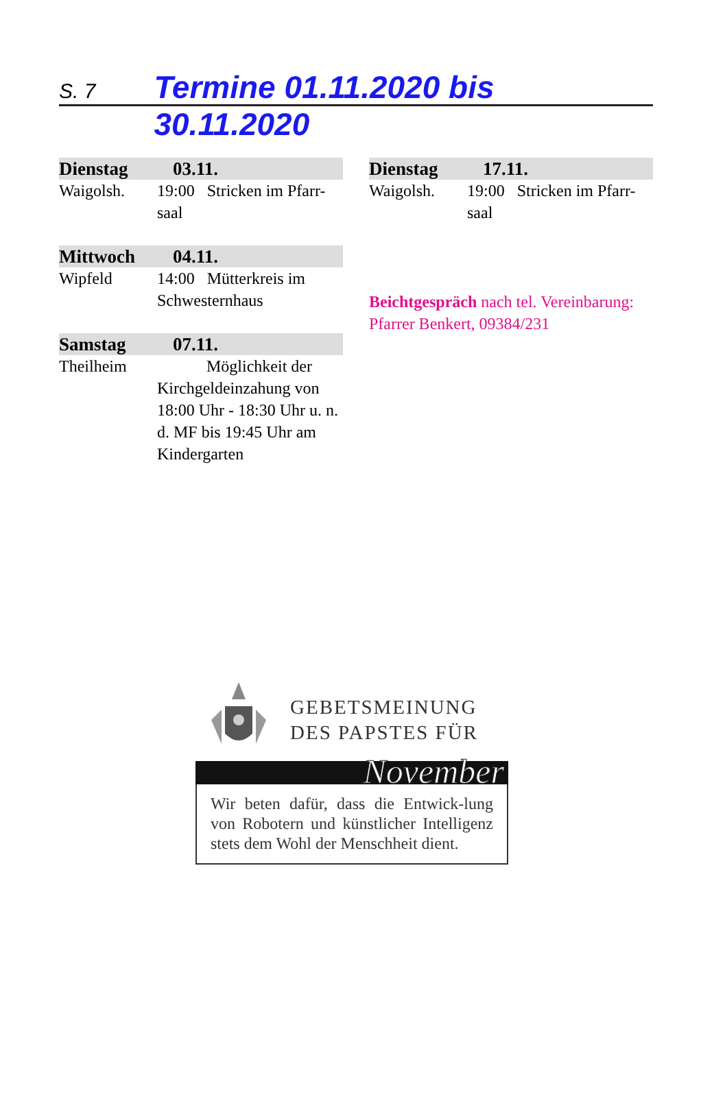S. 7 Termine 01.11.2020 bis 30.11.2020
Dienstag 03.11.
Waigolsh. 19:00 Stricken im Pfarr-saal
Mittwoch 04.11.
Wipfeld 14:00 Mütterkreis im Schwesternhaus
Samstag 07.11.
Theilheim Möglichkeit der Kirchgeldeinzahung von 18:00 Uhr - 18:30 Uhr u. n. d. MF bis 19:45 Uhr am Kindergarten
Dienstag 17.11.
Waigolsh. 19:00 Stricken im Pfarr-saal
Beichtgespräch nach tel. Vereinbarung: Pfarrer Benkert, 09384/231
GEBETSMEINUNG
DES PAPSTES FÜR
November
Wir beten dafür, dass die Entwick-lung von Robotern und künstlicher Intelligenz stets dem Wohl der Menschheit dient.